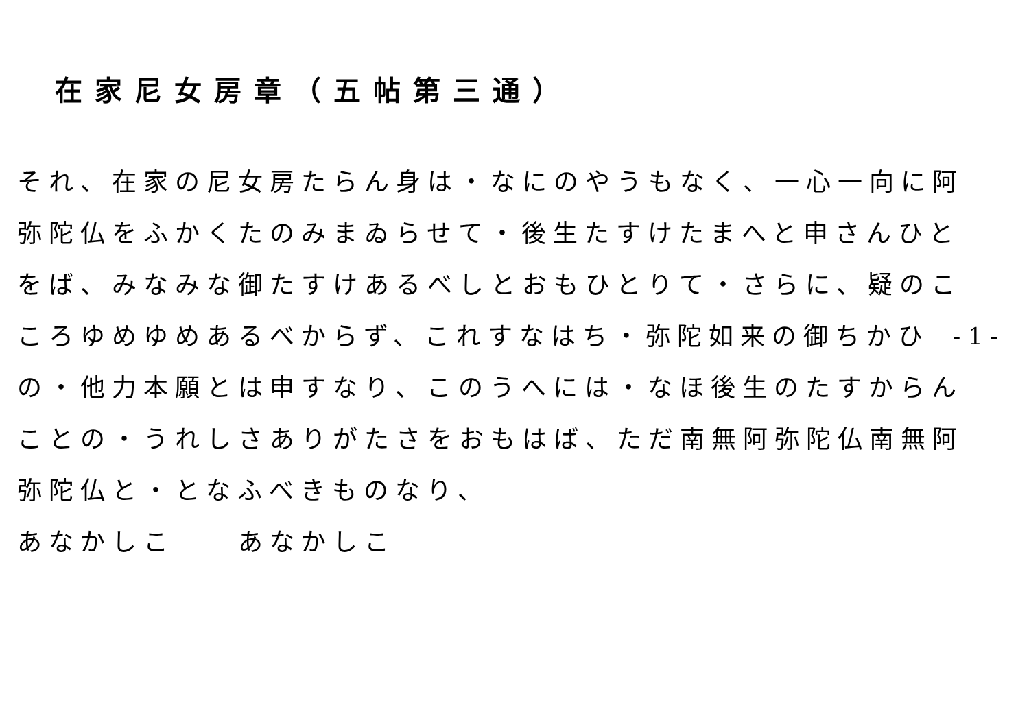在家尼女房章（五帖第三通）
それ、在家の尼女房たらん身は・なにのやうもなく、一心一向に阿弥陀仏をふかくたのみまゐらせて・後生たすけたまへと申さんひとをば、みなみな御たすけあるべしとおもひとりて・さらに、疑のこころゆめゆめあるべからず、これすなはち・弥陀如来の御ちかひの・他力本願とは申すなり、このうへには・なほ後生のたすからんことの・うれしさありがたさをおもはば、ただ南無阿弥陀仏南無阿弥陀仏と・となふべきものなり、
あなかしこ　　あなかしこ
- 1 -